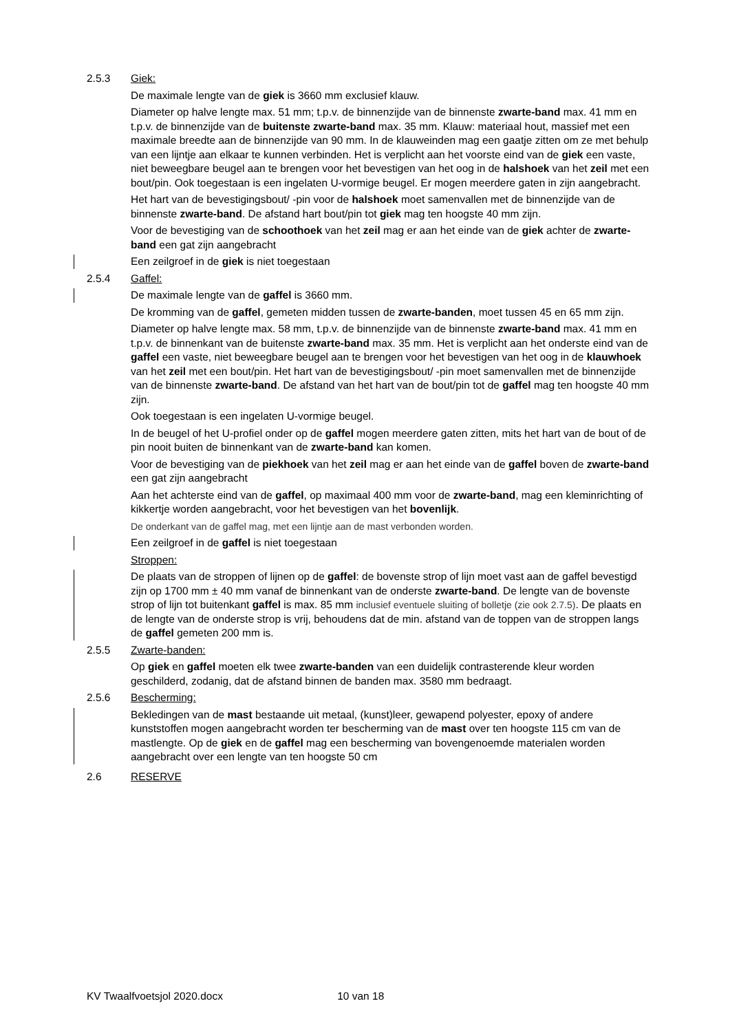2.5.3 Giek:
De maximale lengte van de giek is 3660 mm exclusief klauw.
Diameter op halve lengte max. 51 mm; t.p.v. de binnenzijde van de binnenste zwarte-band max. 41 mm en t.p.v. de binnenzijde van de buitenste zwarte-band max. 35 mm. Klauw: materiaal hout, massief met een maximale breedte aan de binnenzijde van 90 mm. In de klauweinden mag een gaatje zitten om ze met behulp van een lijntje aan elkaar te kunnen verbinden. Het is verplicht aan het voorste eind van de giek een vaste, niet beweegbare beugel aan te brengen voor het bevestigen van het oog in de halshoek van het zeil met een bout/pin. Ook toegestaan is een ingelaten U-vormige beugel. Er mogen meerdere gaten in zijn aangebracht.
Het hart van de bevestigingsbout/ -pin voor de halshoek moet samenvallen met de binnenzijde van de binnenste zwarte-band. De afstand hart bout/pin tot giek mag ten hoogste 40 mm zijn.
Voor de bevestiging van de schoothoek van het zeil mag er aan het einde van de giek achter de zwarte-band een gat zijn aangebracht
Een zeilgroef in de giek is niet toegestaan
2.5.4 Gaffel:
De maximale lengte van de gaffel is 3660 mm.
De kromming van de gaffel, gemeten midden tussen de zwarte-banden, moet tussen 45 en 65 mm zijn.
Diameter op halve lengte max. 58 mm, t.p.v. de binnenzijde van de binnenste zwarte-band max. 41 mm en t.p.v. de binnenkant van de buitenste zwarte-band max. 35 mm. Het is verplicht aan het onderste eind van de gaffel een vaste, niet beweegbare beugel aan te brengen voor het bevestigen van het oog in de klauwhoek van het zeil met een bout/pin. Het hart van de bevestigingsbout/ -pin moet samenvallen met de binnenzijde van de binnenste zwarte-band. De afstand van het hart van de bout/pin tot de gaffel mag ten hoogste 40 mm zijn.
Ook toegestaan is een ingelaten U-vormige beugel.
In de beugel of het U-profiel onder op de gaffel mogen meerdere gaten zitten, mits het hart van de bout of de pin nooit buiten de binnenkant van de zwarte-band kan komen.
Voor de bevestiging van de piekhoek van het zeil mag er aan het einde van de gaffel boven de zwarte-band een gat zijn aangebracht
Aan het achterste eind van de gaffel, op maximaal 400 mm voor de zwarte-band, mag een kleminrichting of kikkertje worden aangebracht, voor het bevestigen van het bovenlijk.
De onderkant van de gaffel mag, met een lijntje aan de mast verbonden worden.
Een zeilgroef in de gaffel is niet toegestaan
Stroppen:
De plaats van de stroppen of lijnen op de gaffel: de bovenste strop of lijn moet vast aan de gaffel bevestigd zijn op 1700 mm ± 40 mm vanaf de binnenkant van de onderste zwarte-band. De lengte van de bovenste strop of lijn tot buitenkant gaffel is max. 85 mm inclusief eventuele sluiting of bolletje (zie ook 2.7.5). De plaats en de lengte van de onderste strop is vrij, behoudens dat de min. afstand van de toppen van de stroppen langs de gaffel gemeten 200 mm is.
2.5.5 Zwarte-banden:
Op giek en gaffel moeten elk twee zwarte-banden van een duidelijk contrasterende kleur worden geschilderd, zodanig, dat de afstand binnen de banden max. 3580 mm bedraagt.
2.5.6 Bescherming:
Bekledingen van de mast bestaande uit metaal, (kunst)leer, gewapend polyester, epoxy of andere kunststoffen mogen aangebracht worden ter bescherming van de mast over ten hoogste 115 cm van de mastlengte. Op de giek en de gaffel mag een bescherming van bovengenoemde materialen worden aangebracht over een lengte van ten hoogste 50 cm
2.6 RESERVE
KV Twaalfvoetsjol 2020.docx 10 van 18